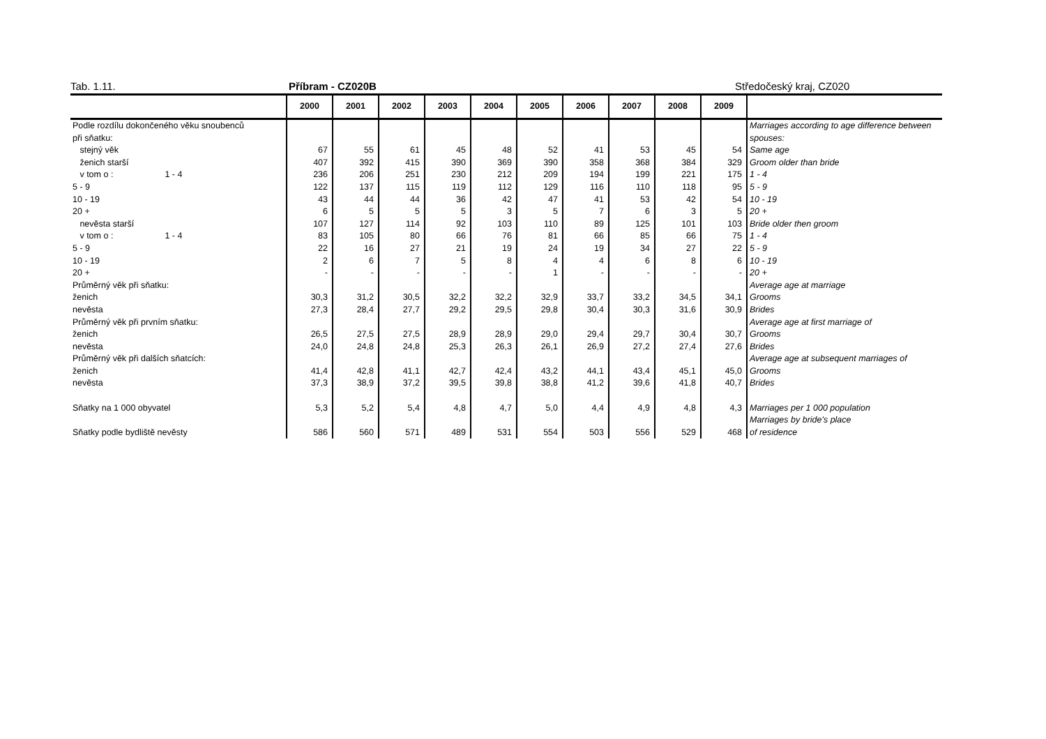Tab. 1.11. Příbram - CZ020B Středočeský kraj, CZ020
| | 2000 | 2001 | 2002 | 2003 | 2004 | 2005 | 2006 | 2007 | 2008 | 2009 | |
| --- | --- | --- | --- | --- | --- | --- | --- | --- | --- | --- | --- |
| Podle rozdílu dokončeného věku snoubenců | | | | | | | | | | | Marriages according to age difference between |
| při sňatku: | | | | | | | | | | | spouses: |
| stejný věk | 67 | 55 | 61 | 45 | 48 | 52 | 41 | 53 | 45 | 54 | Same age |
| ženich starší | 407 | 392 | 415 | 390 | 369 | 390 | 358 | 368 | 384 | 329 | Groom older than bride |
| v tom o : 1 - 4 | 236 | 206 | 251 | 230 | 212 | 209 | 194 | 199 | 221 | 175 | 1 - 4 |
| 5 - 9 | 122 | 137 | 115 | 119 | 112 | 129 | 116 | 110 | 118 | 95 | 5 - 9 |
| 10 - 19 | 43 | 44 | 44 | 36 | 42 | 47 | 41 | 53 | 42 | 54 | 10 - 19 |
| 20 + | 6 | 5 | 5 | 5 | 3 | 5 | 7 | 6 | 3 | 5 | 20 + |
| nevěsta starší | 107 | 127 | 114 | 92 | 103 | 110 | 89 | 125 | 101 | 103 | Bride older then groom |
| v tom o : 1 - 4 | 83 | 105 | 80 | 66 | 76 | 81 | 66 | 85 | 66 | 75 | 1 - 4 |
| 5 - 9 | 22 | 16 | 27 | 21 | 19 | 24 | 19 | 34 | 27 | 22 | 5 - 9 |
| 10 - 19 | 2 | 6 | 7 | 5 | 8 | 4 | 4 | 6 | 8 | 6 | 10 - 19 |
| 20 + | - | - | - | - | - | 1 | - | - | - | - | 20 + |
| Průměrný věk při sňatku: | | | | | | | | | | | Average age at marriage |
| ženich | 30,3 | 31,2 | 30,5 | 32,2 | 32,2 | 32,9 | 33,7 | 33,2 | 34,5 | 34,1 | Grooms |
| nevěsta | 27,3 | 28,4 | 27,7 | 29,2 | 29,5 | 29,8 | 30,4 | 30,3 | 31,6 | 30,9 | Brides |
| Průměrný věk při prvním sňatku: | | | | | | | | | | | Average age at first marriage of |
| ženich | 26,5 | 27,5 | 27,5 | 28,9 | 28,9 | 29,0 | 29,4 | 29,7 | 30,4 | 30,7 | Grooms |
| nevěsta | 24,0 | 24,8 | 24,8 | 25,3 | 26,3 | 26,1 | 26,9 | 27,2 | 27,4 | 27,6 | Brides |
| Průměrný věk při dalších sňatcích: | | | | | | | | | | | Average age at subsequent marriages of |
| ženich | 41,4 | 42,8 | 41,1 | 42,7 | 42,4 | 43,2 | 44,1 | 43,4 | 45,1 | 45,0 | Grooms |
| nevěsta | 37,3 | 38,9 | 37,2 | 39,5 | 39,8 | 38,8 | 41,2 | 39,6 | 41,8 | 40,7 | Brides |
| Sňatky na 1 000 obyvatel | 5,3 | 5,2 | 5,4 | 4,8 | 4,7 | 5,0 | 4,4 | 4,9 | 4,8 | 4,3 | Marriages per 1 000 population |
| | | | | | | | | | | | Marriages by bride's place |
| Sňatky podle bydliště nevěsty | 586 | 560 | 571 | 489 | 531 | 554 | 503 | 556 | 529 | 468 | of residence |